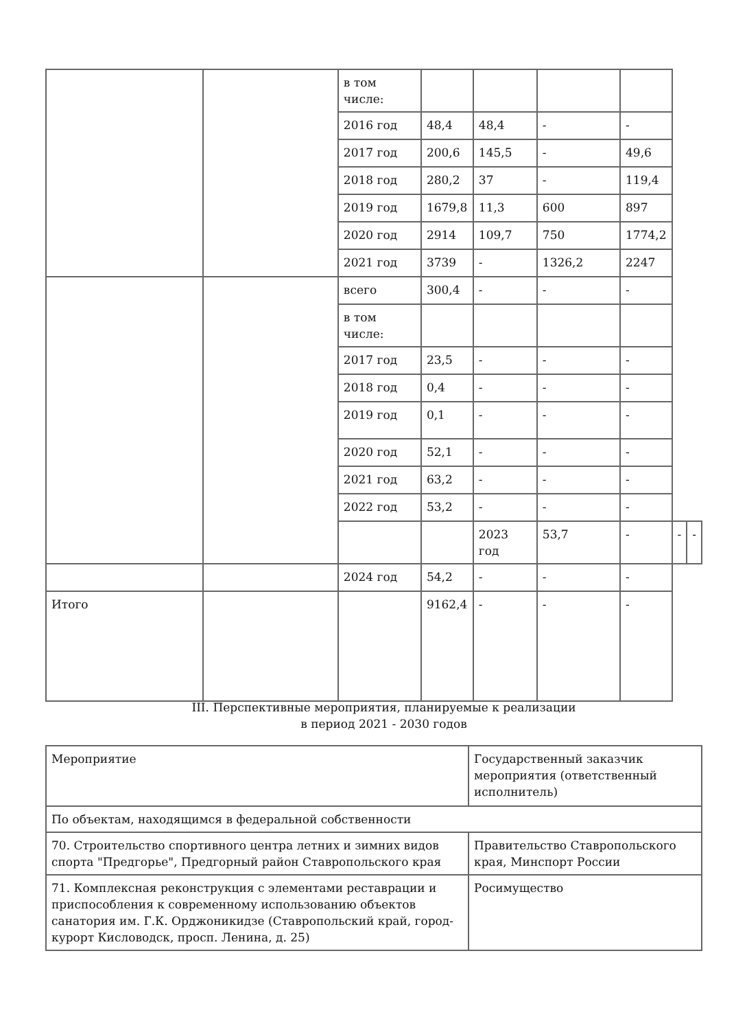| | | в том числе: | | | | | | |
| | | 2016 год | 48,4 | 48,4 | - | - | | |
| | | 2017 год | 200,6 | 145,5 | - | 49,6 | | |
| | | 2018 год | 280,2 | 37 | - | 119,4 | | |
| | | 2019 год | 1679,8 | 11,3 | 600 | 897 | | |
| | | 2020 год | 2914 | 109,7 | 750 | 1774,2 | | |
| | | 2021 год | 3739 | - | 1326,2 | 2247 | | |
| | | всего | 300,4 | - | - | - | | |
| | | в том числе: | | | | | | |
| | | 2017 год | 23,5 | - | - | - | | |
| | | 2018 год | 0,4 | - | - | - | | |
| | | 2019 год | 0,1 | - | - | - | | |
| | | 2020 год | 52,1 | - | - | - | | |
| | | 2021 год | 63,2 | - | - | - | | |
| | | 2022 год | 53,2 | - | - | - | | |
| | | | | 2023 год | 53,7 | - | - | - |
| | | 2024 год | 54,2 | - | - | - | | |
| Итого | | | 9162,4 | - | - | - | | |
III. Перспективные мероприятия, планируемые к реализации
в период 2021 - 2030 годов
| Мероприятие | Государственный заказчик мероприятия (ответственный исполнитель) |
| По объектам, находящимся в федеральной собственности | |
| 70. Строительство спортивного центра летних и зимних видов спорта "Предгорье", Предгорный район Ставропольского края | Правительство Ставропольского края, Минспорт России |
| 71. Комплексная реконструкция с элементами реставрации и приспособления к современному использованию объектов санатория им. Г.К. Орджоникидзе (Ставропольский край, город-курорт Кисловодск, просп. Ленина, д. 25) | Росимущество |